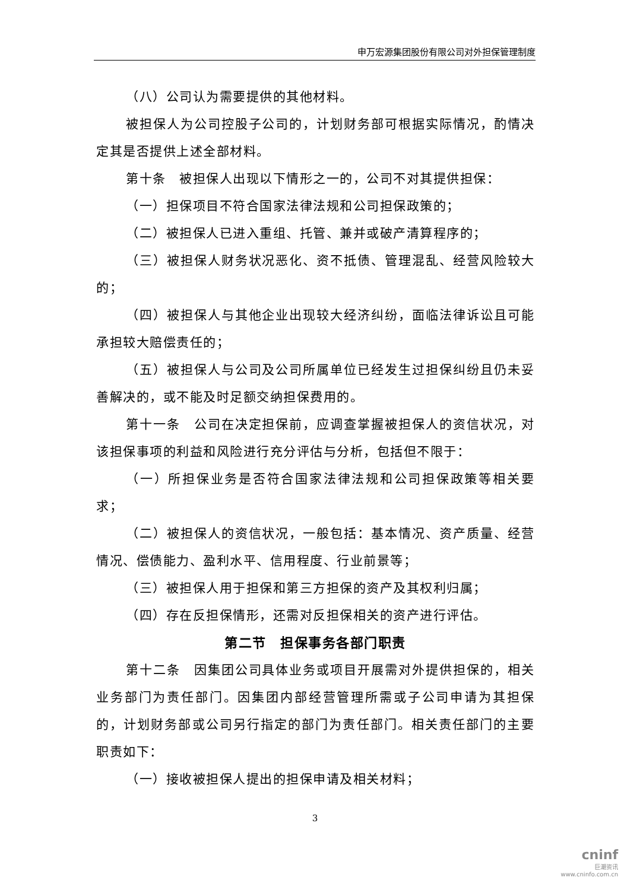申万宏源集团股份有限公司对外担保管理制度
（八）公司认为需要提供的其他材料。
被担保人为公司控股子公司的，计划财务部可根据实际情况，酌情决定其是否提供上述全部材料。
第十条　被担保人出现以下情形之一的，公司不对其提供担保：
（一）担保项目不符合国家法律法规和公司担保政策的；
（二）被担保人已进入重组、托管、兼并或破产清算程序的；
（三）被担保人财务状况恶化、资不抵债、管理混乱、经营风险较大的；
（四）被担保人与其他企业出现较大经济纠纷，面临法律诉讼且可能承担较大赔偿责任的；
（五）被担保人与公司及公司所属单位已经发生过担保纠纷且仍未妥善解决的，或不能及时足额交纳担保费用的。
第十一条　公司在决定担保前，应调查掌握被担保人的资信状况，对该担保事项的利益和风险进行充分评估与分析，包括但不限于：
（一）所担保业务是否符合国家法律法规和公司担保政策等相关要求；
（二）被担保人的资信状况，一般包括：基本情况、资产质量、经营情况、偿债能力、盈利水平、信用程度、行业前景等；
（三）被担保人用于担保和第三方担保的资产及其权利归属；
（四）存在反担保情形，还需对反担保相关的资产进行评估。
第二节　担保事务各部门职责
第十二条　因集团公司具体业务或项目开展需对外提供担保的，相关业务部门为责任部门。因集团内部经营管理所需或子公司申请为其担保的，计划财务部或公司另行指定的部门为责任部门。相关责任部门的主要职责如下：
（一）接收被担保人提出的担保申请及相关材料；
3
cninf
巨潮资讯
www.cninfo.com.cn